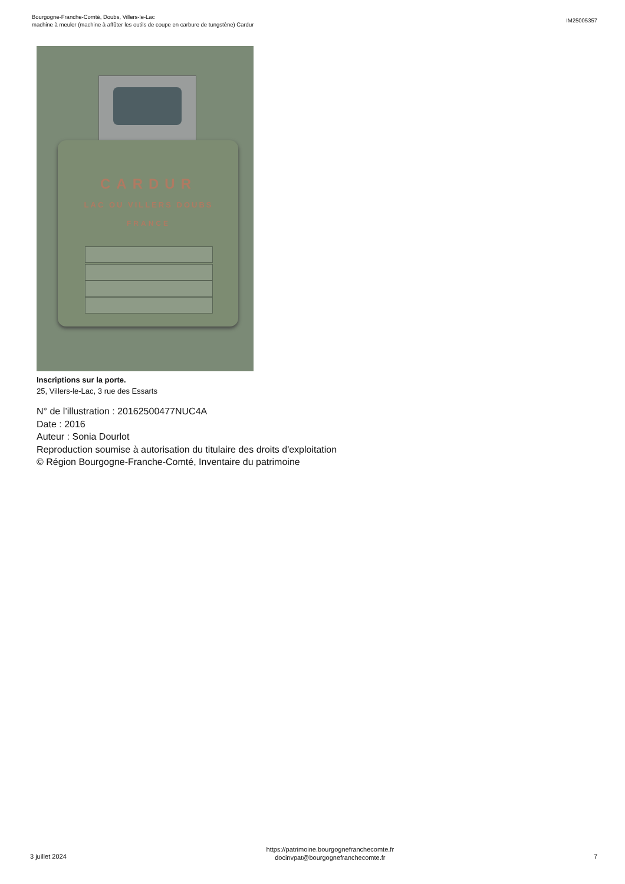Bourgogne-Franche-Comté, Doubs, Villers-le-Lac
machine à meuler (machine à affûter les outils de coupe en carbure de tungstène) Cardur
IM25005357
CARDUR
LAC OU VILLERS DOUBS
FRANCE
Inscriptions sur la porte.
25, Villers-le-Lac, 3 rue des Essarts
N° de l’illustration : 20162500477NUC4A
Date : 2016
Auteur : Sonia Dourlot
Reproduction soumise à autorisation du titulaire des droits d'exploitation
© Région Bourgogne-Franche-Comté, Inventaire du patrimoine
3 juillet 2024
https://patrimoine.bourgognefranchecomte.fr
docinvpat@bourgognefranchecomte.fr
7